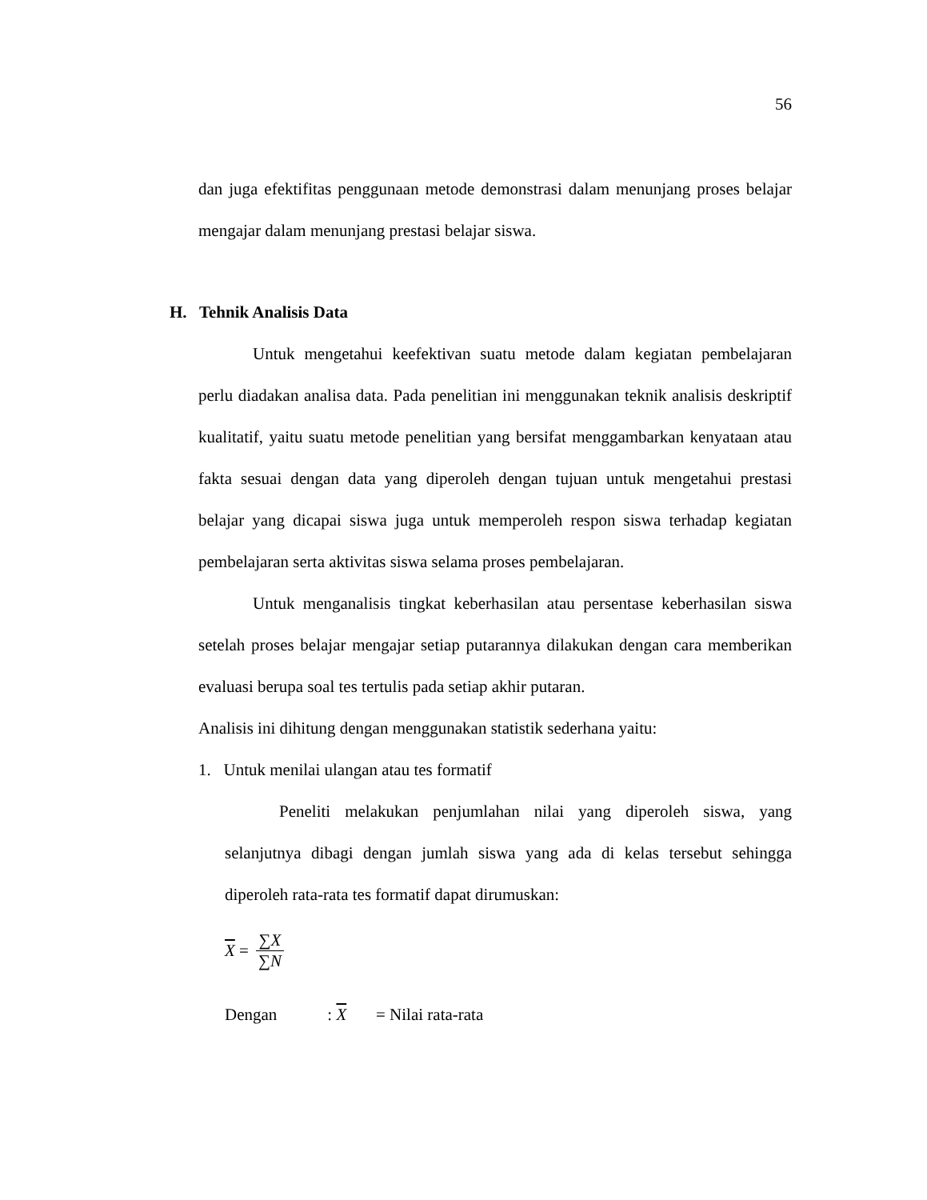56
dan juga efektifitas penggunaan metode demonstrasi dalam menunjang proses belajar mengajar dalam menunjang prestasi belajar siswa.
H. Tehnik Analisis Data
Untuk mengetahui keefektivan suatu metode dalam kegiatan pembelajaran perlu diadakan analisa data. Pada penelitian ini menggunakan teknik analisis deskriptif kualitatif, yaitu suatu metode penelitian yang bersifat menggambarkan kenyataan atau fakta sesuai dengan data yang diperoleh dengan tujuan untuk mengetahui prestasi belajar yang dicapai siswa juga untuk memperoleh respon siswa terhadap kegiatan pembelajaran serta aktivitas siswa selama proses pembelajaran.
Untuk menganalisis tingkat keberhasilan atau persentase keberhasilan siswa setelah proses belajar mengajar setiap putarannya dilakukan dengan cara memberikan evaluasi berupa soal tes tertulis pada setiap akhir putaran.
Analisis ini dihitung dengan menggunakan statistik sederhana yaitu:
1. Untuk menilai ulangan atau tes formatif
Peneliti melakukan penjumlahan nilai yang diperoleh siswa, yang selanjutnya dibagi dengan jumlah siswa yang ada di kelas tersebut sehingga diperoleh rata-rata tes formatif dapat dirumuskan:
X = ∑X ∑N
Dengan : X = Nilai rata-rata